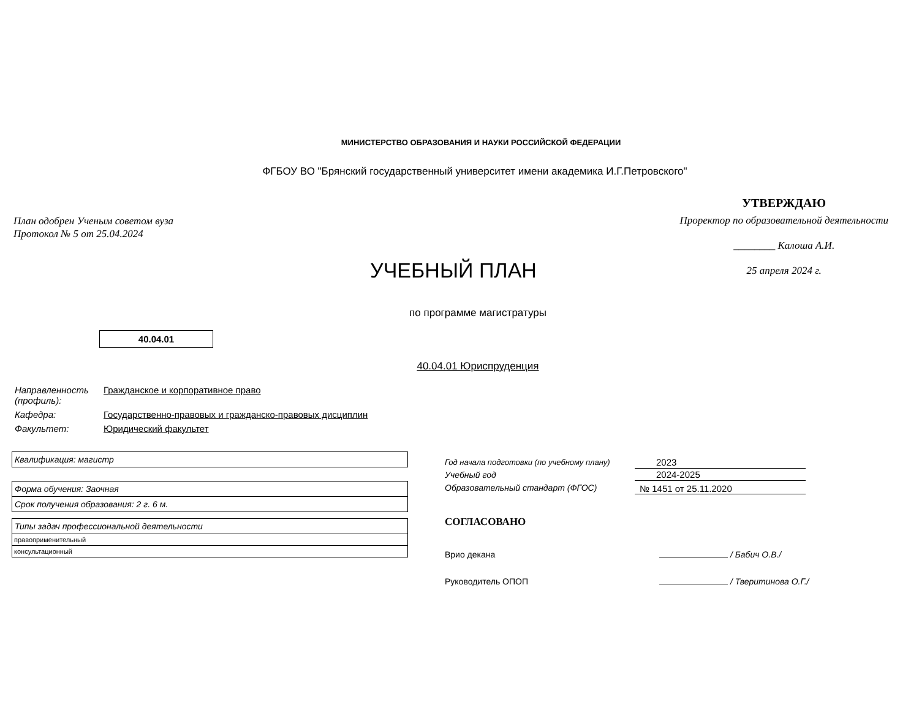МИНИСТЕРСТВО ОБРАЗОВАНИЯ И НАУКИ РОССИЙСКОЙ ФЕДЕРАЦИИ
ФГБОУ ВО "Брянский государственный университет имени академика И.Г.Петровского"
План одобрен Ученым советом вуза
Протокол № 5 от 25.04.2024
УТВЕРЖДАЮ
Проректор по образовательной деятельности
________ Калоша А.И.
25 апреля 2024 г.
УЧЕБНЫЙ ПЛАН
по программе магистратуры
40.04.01
40.04.01 Юриспруденция
| Направленность (профиль): | Гражданское и корпоративное право |
| Кафедра: | Государственно-правовых и гражданско-правовых дисциплин |
| Факультет: | Юридический факультет |
| Квалификация: магистр |
| Форма обучения: Заочная |
| Срок получения образования: 2 г. 6 м. |
| Типы задач профессиональной деятельности |
| правоприменительный |
| консультационный |
| Год начала подготовки (по учебному плану) | 2023 |
| Учебный год | 2024-2025 |
| Образовательный стандарт (ФГОС) | № 1451 от 25.11.2020 |
СОГЛАСОВАНО
Врио декана / Бабич О.В./
Руководитель ОПОП / Тверитинова О.Г./